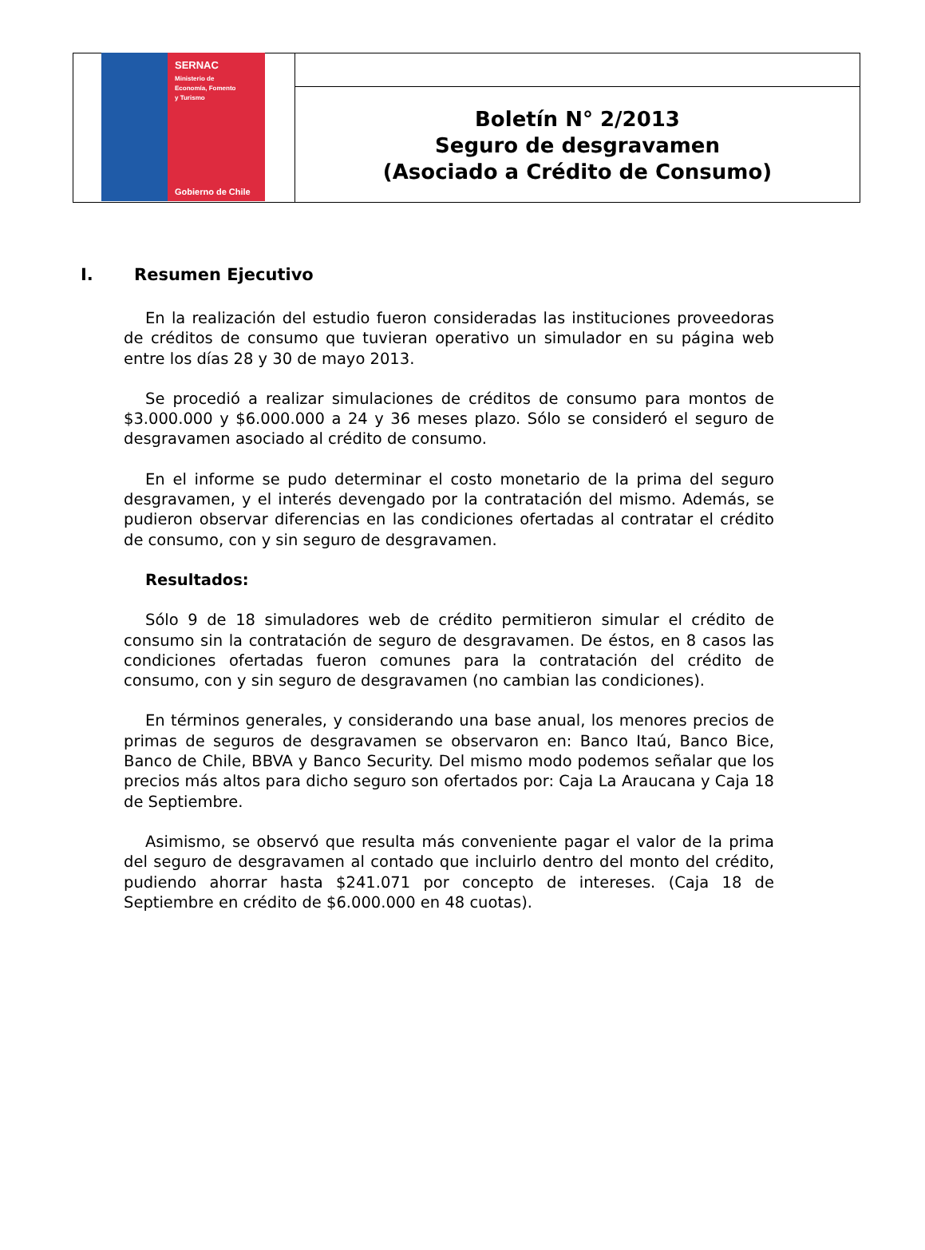SERNAC
Ministerio de
Economía, Fomento
y Turismo
Gobierno de Chile
Boletín N° 2/2013
Seguro de desgravamen
(Asociado a Crédito de Consumo)
I. Resumen Ejecutivo
En la realización del estudio fueron consideradas las instituciones proveedoras de créditos de consumo que tuvieran operativo un simulador en su página web entre los días 28 y 30 de mayo 2013.
Se procedió a realizar simulaciones de créditos de consumo para montos de $3.000.000 y $6.000.000 a 24 y 36 meses plazo. Sólo se consideró el seguro de desgravamen asociado al crédito de consumo.
En el informe se pudo determinar el costo monetario de la prima del seguro desgravamen, y el interés devengado por la contratación del mismo. Además, se pudieron observar diferencias en las condiciones ofertadas al contratar el crédito de consumo, con y sin seguro de desgravamen.
Resultados:
Sólo 9 de 18 simuladores web de crédito permitieron simular el crédito de consumo sin la contratación de seguro de desgravamen. De éstos, en 8 casos las condiciones ofertadas fueron comunes para la contratación del crédito de consumo, con y sin seguro de desgravamen (no cambian las condiciones).
En términos generales, y considerando una base anual, los menores precios de primas de seguros de desgravamen se observaron en: Banco Itaú, Banco Bice, Banco de Chile, BBVA y Banco Security. Del mismo modo podemos señalar que los precios más altos para dicho seguro son ofertados por: Caja La Araucana y Caja 18 de Septiembre.
Asimismo, se observó que resulta más conveniente pagar el valor de la prima del seguro de desgravamen al contado que incluirlo dentro del monto del crédito, pudiendo ahorrar hasta $241.071 por concepto de intereses. (Caja 18 de Septiembre en crédito de $6.000.000 en 48 cuotas).